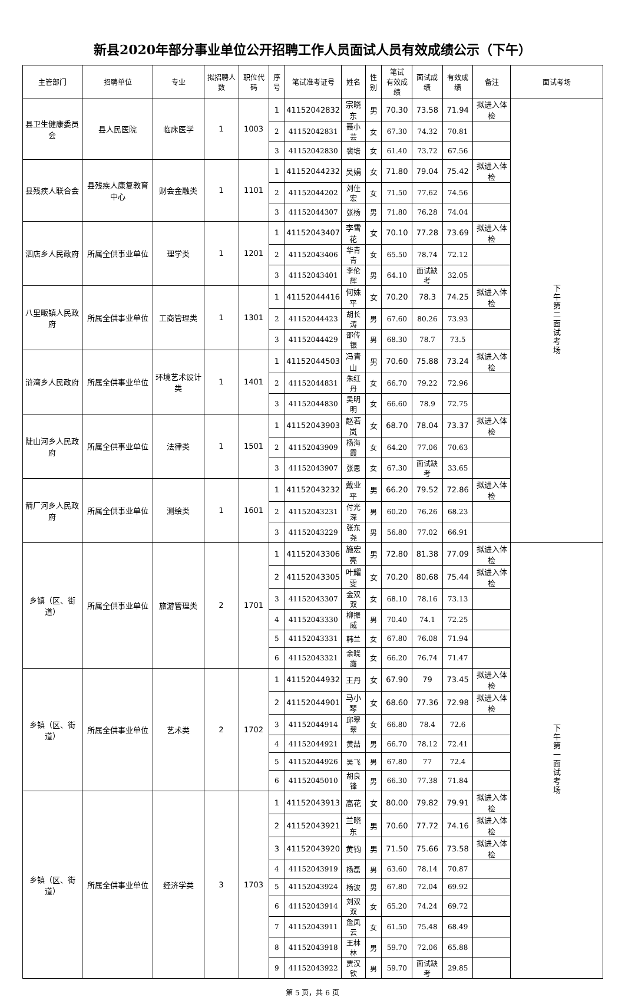新县2020年部分事业单位公开招聘工作人员面试人员有效成绩公示（下午）
| 主管部门 | 招聘单位 | 专业 | 拟招聘人数 | 职位代码 | 序号 | 笔试准考证号 | 姓名 | 性别 | 笔试 有效成绩 | 面试成绩 | 有效成绩 | 备注 | 面试考场 |
| --- | --- | --- | --- | --- | --- | --- | --- | --- | --- | --- | --- | --- | --- |
| 县卫生健康委员会 | 县人民医院 | 临床医学 | 1 | 1003 | 1 | 41152042832 | 宗晓东 | 男 | 70.30 | 73.58 | 71.94 | 拟进入体检 | 下午第二面试考场 |
| | | | | | 2 | 41152042831 | 聂小芸 | 女 | 67.30 | 74.32 | 70.81 | | |
| | | | | | 3 | 41152042830 | 裴培 | 女 | 61.40 | 73.72 | 67.56 | | |
| 县残疾人联合会 | 县残疾人康复教育中心 | 财会金融类 | 1 | 1101 | 1 | 41152044232 | 吴娟 | 女 | 71.80 | 79.04 | 75.42 | 拟进入体检 | |
| | | | | | 2 | 41152044202 | 刘佳宏 | 女 | 71.50 | 77.62 | 74.56 | | |
| | | | | | 3 | 41152044307 | 张杨 | 男 | 71.80 | 76.28 | 74.04 | | |
| 泗店乡人民政府 | 所属全供事业单位 | 理学类 | 1 | 1201 | 1 | 41152043407 | 李雪花 | 女 | 70.10 | 77.28 | 73.69 | 拟进入体检 | |
| | | | | | 2 | 41152043406 | 华青青 | 女 | 65.50 | 78.74 | 72.12 | | |
| | | | | | 3 | 41152043401 | 李伦辉 | 男 | 64.10 | 面试缺考 | 32.05 | | |
| 八里畈镇人民政府 | 所属全供事业单位 | 工商管理类 | 1 | 1301 | 1 | 41152044416 | 何姝平 | 女 | 70.20 | 78.3 | 74.25 | 拟进入体检 | |
| | | | | | 2 | 41152044423 | 胡长涛 | 男 | 67.60 | 80.26 | 73.93 | | |
| | | | | | 3 | 41152044429 | 邵传银 | 男 | 68.30 | 78.7 | 73.5 | | |
| 浒湾乡人民政府 | 所属全供事业单位 | 环境艺术设计类 | 1 | 1401 | 1 | 41152044503 | 冯青山 | 男 | 70.60 | 75.88 | 73.24 | 拟进入体检 | |
| | | | | | 2 | 41152044831 | 朱红丹 | 女 | 66.70 | 79.22 | 72.96 | | |
| | | | | | 3 | 41152044830 | 吴明明 | 女 | 66.60 | 78.9 | 72.75 | | |
| 陡山河乡人民政府 | 所属全供事业单位 | 法律类 | 1 | 1501 | 1 | 41152043903 | 赵若岚 | 女 | 68.70 | 78.04 | 73.37 | 拟进入体检 | |
| | | | | | 2 | 41152043909 | 杨海霞 | 女 | 64.20 | 77.06 | 70.63 | | |
| | | | | | 3 | 41152043907 | 张思 | 女 | 67.30 | 面试缺考 | 33.65 | | |
| 箭厂河乡人民政府 | 所属全供事业单位 | 测绘类 | 1 | 1601 | 1 | 41152043232 | 戴业平 | 男 | 66.20 | 79.52 | 72.86 | 拟进入体检 | |
| | | | | | 2 | 41152043231 | 付光深 | 男 | 60.20 | 76.26 | 68.23 | | |
| | | | | | 3 | 41152043229 | 张东尧 | 男 | 56.80 | 77.02 | 66.91 | | |
| 乡镇（区、街道） | 所属全供事业单位 | 旅游管理类 | 2 | 1701 | 1 | 41152043306 | 施宏亮 | 男 | 72.80 | 81.38 | 77.09 | 拟进入体检 | 下午第一面试考场 |
| | | | | | 2 | 41152043305 | 叶耀雯 | 女 | 70.20 | 80.68 | 75.44 | 拟进入体检 | |
| | | | | | 3 | 41152043307 | 金双双 | 女 | 68.10 | 78.16 | 73.13 | | |
| | | | | | 4 | 41152043330 | 柳振威 | 男 | 70.40 | 74.1 | 72.25 | | |
| | | | | | 5 | 41152043331 | 韩兰 | 女 | 67.80 | 76.08 | 71.94 | | |
| | | | | | 6 | 41152043321 | 余晓露 | 女 | 66.20 | 76.74 | 71.47 | | |
| 乡镇（区、街道） | 所属全供事业单位 | 艺术类 | 2 | 1702 | 1 | 41152044932 | 王丹 | 女 | 67.90 | 79 | 73.45 | 拟进入体检 | |
| | | | | | 2 | 41152044901 | 马小琴 | 女 | 68.60 | 77.36 | 72.98 | 拟进入体检 | |
| | | | | | 3 | 41152044914 | 邱翠翠 | 女 | 66.80 | 78.4 | 72.6 | | |
| | | | | | 4 | 41152044921 | 黄喆 | 男 | 66.70 | 78.12 | 72.41 | | |
| | | | | | 5 | 41152044926 | 吴飞 | 男 | 67.80 | 77 | 72.4 | | |
| | | | | | 6 | 41152045010 | 胡良锋 | 男 | 66.30 | 77.38 | 71.84 | | |
| 乡镇（区、街道） | 所属全供事业单位 | 经济学类 | 3 | 1703 | 1 | 41152043913 | 高花 | 女 | 80.00 | 79.82 | 79.91 | 拟进入体检 | |
| | | | | | 2 | 41152043921 | 兰晓东 | 男 | 70.60 | 77.72 | 74.16 | 拟进入体检 | |
| | | | | | 3 | 41152043920 | 黄钧 | 男 | 71.50 | 75.66 | 73.58 | 拟进入体检 | |
| | | | | | 4 | 41152043919 | 杨磊 | 男 | 63.60 | 78.14 | 70.87 | | |
| | | | | | 5 | 41152043924 | 杨波 | 男 | 67.80 | 72.04 | 69.92 | | |
| | | | | | 6 | 41152043914 | 刘双双 | 女 | 65.20 | 74.24 | 69.72 | | |
| | | | | | 7 | 41152043911 | 詹凤云 | 女 | 61.50 | 75.48 | 68.49 | | |
| | | | | | 8 | 41152043918 | 王林林 | 男 | 59.70 | 72.06 | 65.88 | | |
| | | | | | 9 | 41152043922 | 贾汉钦 | 男 | 59.70 | 面试缺考 | 29.85 | | |
第 5 页，共 6 页